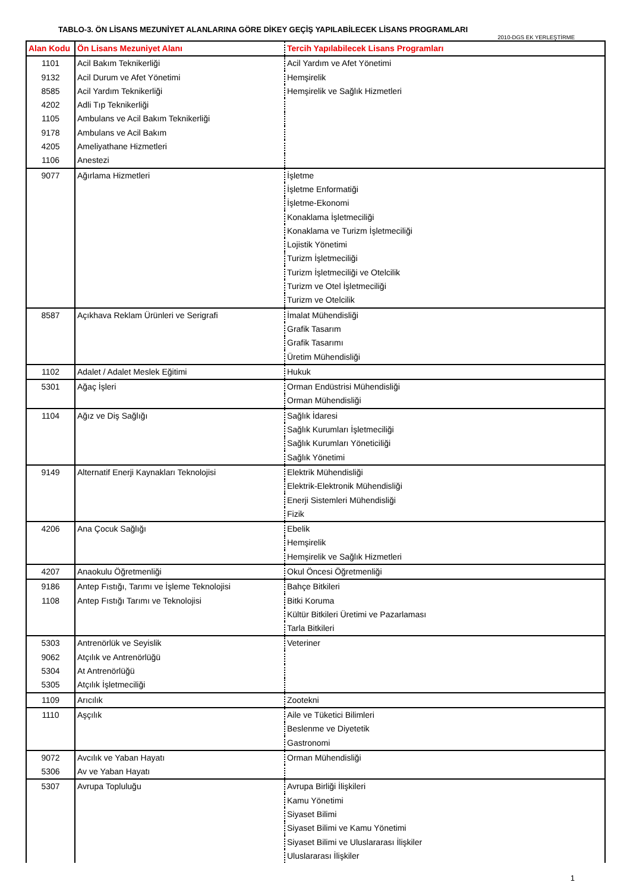TABLO-3. ÖN LİSANS MEZUNİYET ALANLARINA GÖRE DİKEY GEÇİŞ YAPILABİLECEK LİSANS PROGRAMLARI
2010-DGS EK YERLEŞTİRME
| Alan Kodu | Ön Lisans Mezuniyet Alanı | Tercih Yapılabilecek Lisans Programları |
| --- | --- | --- |
| 1101 | Acil Bakım Teknikerliği | Acil Yardım ve Afet Yönetimi |
| 9132 | Acil Durum ve Afet Yönetimi | Hemşirelik |
| 8585 | Acil Yardım Teknikerliği | Hemşirelik ve Sağlık Hizmetleri |
| 4202 | Adli Tıp Teknikerliği | |
| 1105 | Ambulans ve Acil Bakım Teknikerliği | |
| 9178 | Ambulans ve Acil Bakım | |
| 4205 | Ameliyathane Hizmetleri | |
| 1106 | Anestezi | |
| 9077 | Ağırlama Hizmetleri | İşletme |
| | | İşletme Enformatiği |
| | | İşletme-Ekonomi |
| | | Konaklama İşletmeciliği |
| | | Konaklama ve Turizm İşletmeciliği |
| | | Lojistik Yönetimi |
| | | Turizm İşletmeciliği |
| | | Turizm İşletmeciliği ve Otelcilik |
| | | Turizm ve Otel İşletmeciliği |
| | | Turizm ve Otelcilik |
| 8587 | Açıkhava Reklam Ürünleri ve Serigrafi | İmalat Mühendisliği |
| | | Grafik Tasarım |
| | | Grafik Tasarımı |
| | | Üretim Mühendisliği |
| 1102 | Adalet / Adalet Meslek Eğitimi | Hukuk |
| 5301 | Ağaç İşleri | Orman Endüstrisi Mühendisliği |
| | | Orman Mühendisliği |
| 1104 | Ağız ve Diş Sağlığı | Sağlık İdaresi |
| | | Sağlık Kurumları İşletmeciliği |
| | | Sağlık Kurumları Yöneticiliği |
| | | Sağlık Yönetimi |
| 9149 | Alternatif Enerji Kaynakları Teknolojisi | Elektrik Mühendisliği |
| | | Elektrik-Elektronik Mühendisliği |
| | | Enerji Sistemleri Mühendisliği |
| | | Fizik |
| 4206 | Ana Çocuk Sağlığı | Ebelik |
| | | Hemşirelik |
| | | Hemşirelik ve Sağlık Hizmetleri |
| 4207 | Anaokulu Öğretmenliği | Okul Öncesi Öğretmenliği |
| 9186 | Antep Fıstığı, Tarımı ve İşleme Teknolojisi | Bahçe Bitkileri |
| 1108 | Antep Fıstığı Tarımı ve Teknolojisi | Bitki Koruma |
| | | Kültür Bitkileri Üretimi ve Pazarlaması |
| | | Tarla Bitkileri |
| 5303 | Antrenörlük ve Seyislik | Veteriner |
| 9062 | Atçılık ve Antrenörlüğü | |
| 5304 | At Antrenörlüğü | |
| 5305 | Atçılık İşletmeciliği | |
| 1109 | Arıcılık | Zootekni |
| 1110 | Aşçılık | Aile ve Tüketici Bilimleri |
| | | Beslenme ve Diyetetik |
| | | Gastronomi |
| 9072 | Avcılık ve Yaban Hayatı | Orman Mühendisliği |
| 5306 | Av ve Yaban Hayatı | |
| 5307 | Avrupa Topluluğu | Avrupa Birliği İlişkileri |
| | | Kamu Yönetimi |
| | | Siyaset Bilimi |
| | | Siyaset Bilimi ve Kamu Yönetimi |
| | | Siyaset Bilimi ve Uluslararası İlişkiler |
| | | Uluslararası İlişkiler |
1